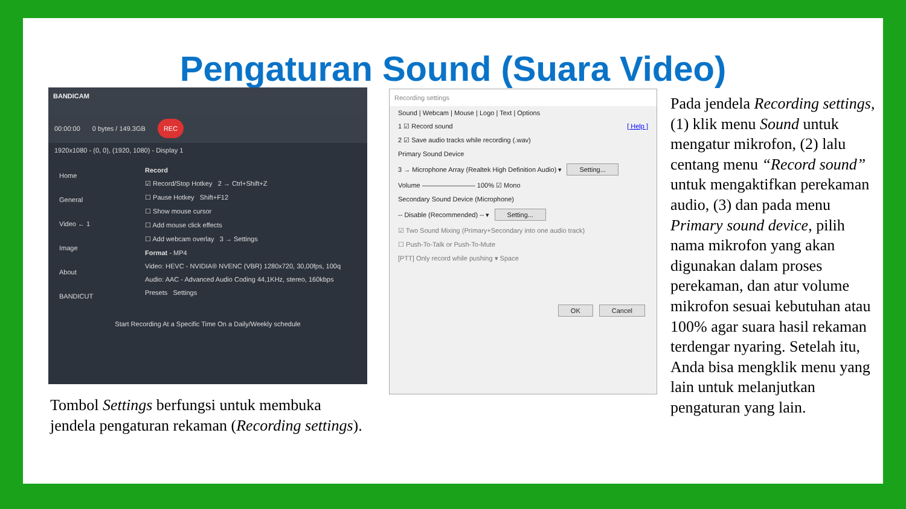Pengaturan Sound (Suara Video)
BANDICAM
00:00:00 0 bytes / 149.3GB REC
1920x1080 - (0, 0), (1920, 1080) - Display 1
Home
General
Video ← 1
Image
About
BANDICUT
Record
☑ Record/Stop Hotkey 2 → Ctrl+Shift+Z
☐ Pause Hotkey Shift+F12
☐ Show mouse cursor
☐ Add mouse click effects
☐ Add webcam overlay 3 → Settings
Format - MP4
Video: HEVC - NVIDIA® NVENC (VBR) 1280x720, 30,00fps, 100q
Audio: AAC - Advanced Audio Coding 44,1KHz, stereo, 160kbps
Presets Settings
Start Recording At a Specific Time On a Daily/Weekly schedule
Recording settings
Sound | Webcam | Mouse | Logo | Text | Options
1 ☑ Record sound [ Help ]
2 ☑ Save audio tracks while recording (.wav)
Primary Sound Device
3 → Microphone Array (Realtek High Definition Audio) ▾ Setting...
Volume ———————— 100% ☑ Mono
Secondary Sound Device (Microphone)
-- Disable (Recommended) -- ▾ Setting...
☑ Two Sound Mixing (Primary+Secondary into one audio track)
☐ Push-To-Talk or Push-To-Mute
[PTT] Only record while pushing ▾ Space
OK Cancel
Tombol Settings berfungsi untuk membuka jendela pengaturan rekaman (Recording settings).
Pada jendela Recording settings, (1) klik menu Sound untuk mengatur mikrofon, (2) lalu centang menu “Record sound” untuk mengaktifkan perekaman audio, (3) dan pada menu Primary sound device, pilih nama mikrofon yang akan digunakan dalam proses perekaman, dan atur volume mikrofon sesuai kebutuhan atau 100% agar suara hasil rekaman terdengar nyaring. Setelah itu, Anda bisa mengklik menu yang lain untuk melanjutkan pengaturan yang lain.